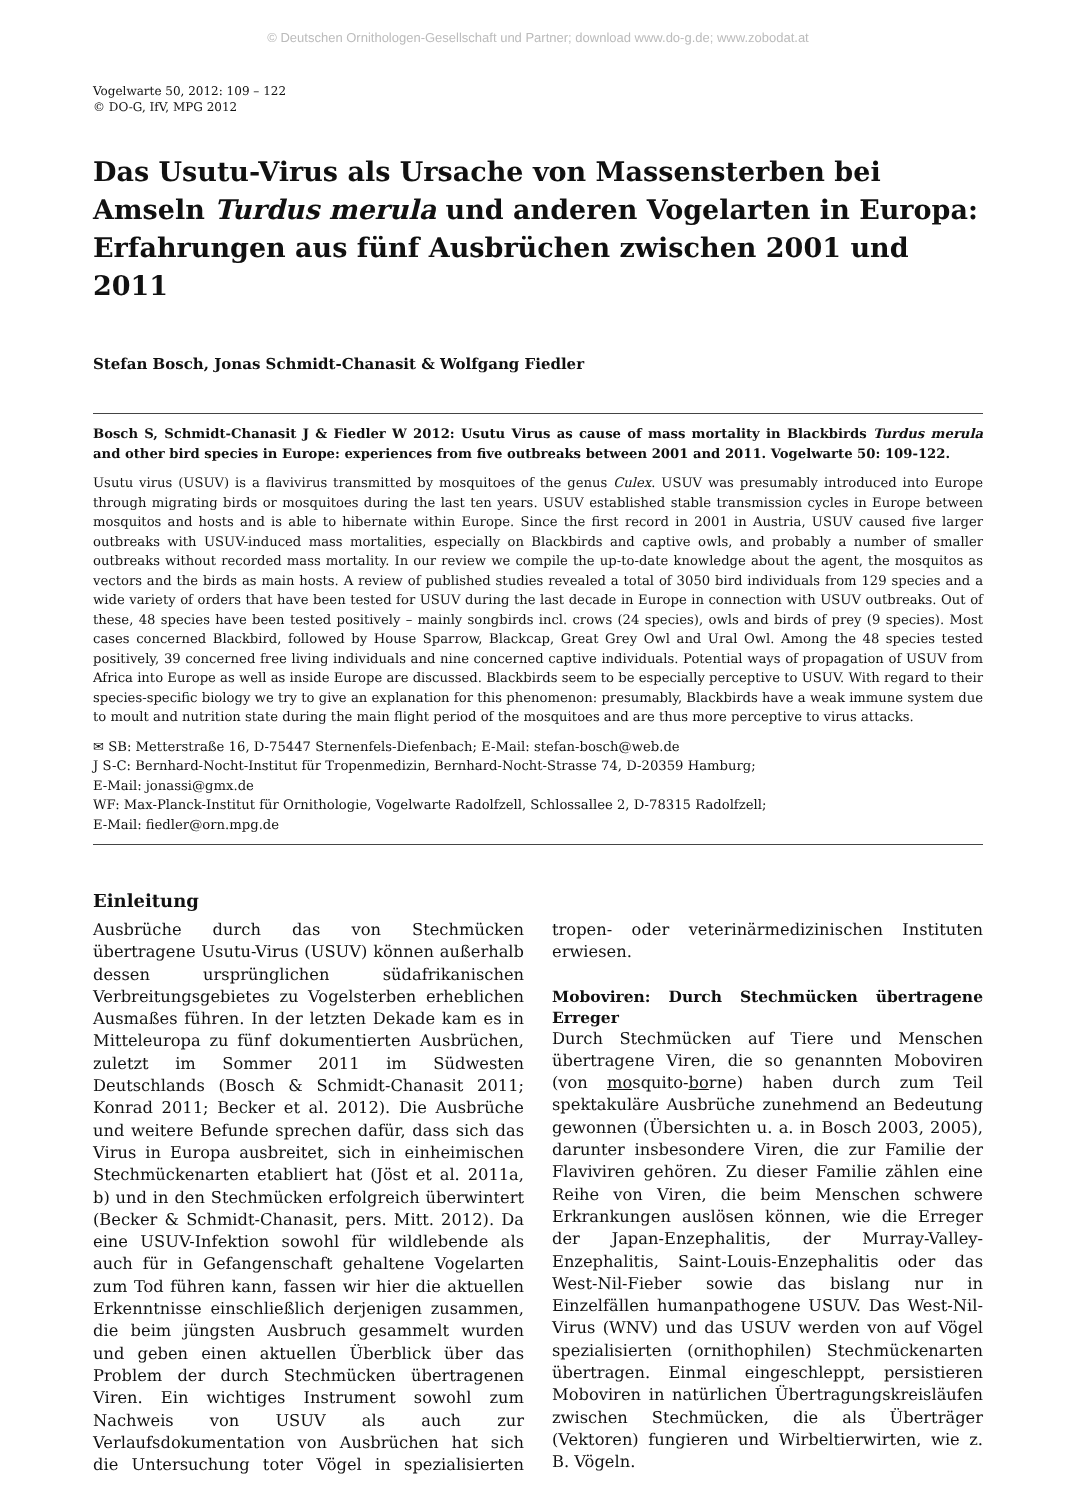© Deutschen Ornithologen-Gesellschaft und Partner; download www.do-g.de; www.zobodat.at
Vogelwarte 50, 2012: 109 – 122
© DO-G, IfV, MPG 2012
Das Usutu-Virus als Ursache von Massensterben bei Amseln Turdus merula und anderen Vogelarten in Europa: Erfahrungen aus fünf Ausbrüchen zwischen 2001 und 2011
Stefan Bosch, Jonas Schmidt-Chanasit & Wolfgang Fiedler
Bosch S, Schmidt-Chanasit J & Fiedler W 2012: Usutu Virus as cause of mass mortality in Blackbirds Turdus merula and other bird species in Europe: experiences from five outbreaks between 2001 and 2011. Vogelwarte 50: 109-122.
Usutu virus (USUV) is a flavivirus transmitted by mosquitoes of the genus Culex. USUV was presumably introduced into Europe through migrating birds or mosquitoes during the last ten years. USUV established stable transmission cycles in Europe between mosquitos and hosts and is able to hibernate within Europe. Since the first record in 2001 in Austria, USUV caused five larger outbreaks with USUV-induced mass mortalities, especially on Blackbirds and captive owls, and probably a number of smaller outbreaks without recorded mass mortality. In our review we compile the up-to-date knowledge about the agent, the mosquitos as vectors and the birds as main hosts. A review of published studies revealed a total of 3050 bird individuals from 129 species and a wide variety of orders that have been tested for USUV during the last decade in Europe in connection with USUV outbreaks. Out of these, 48 species have been tested positively – mainly songbirds incl. crows (24 species), owls and birds of prey (9 species). Most cases concerned Blackbird, followed by House Sparrow, Blackcap, Great Grey Owl and Ural Owl. Among the 48 species tested positively, 39 concerned free living individuals and nine concerned captive individuals. Potential ways of propagation of USUV from Africa into Europe as well as inside Europe are discussed. Blackbirds seem to be especially perceptive to USUV. With regard to their species-specific biology we try to give an explanation for this phenomenon: presumably, Blackbirds have a weak immune system due to moult and nutrition state during the main flight period of the mosquitoes and are thus more perceptive to virus attacks.
✉ SB: Metterstraße 16, D-75447 Sternenfels-Diefenbach; E-Mail: stefan-bosch@web.de
J S-C: Bernhard-Nocht-Institut für Tropenmedizin, Bernhard-Nocht-Strasse 74, D-20359 Hamburg;
E-Mail: jonassi@gmx.de
WF: Max-Planck-Institut für Ornithologie, Vogelwarte Radolfzell, Schlossallee 2, D-78315 Radolfzell;
E-Mail: fiedler@orn.mpg.de
Einleitung
Ausbrüche durch das von Stechmücken übertragene Usutu-Virus (USUV) können außerhalb dessen ursprünglichen südafrikanischen Verbreitungsgebietes zu Vogelsterben erheblichen Ausmaßes führen. In der letzten Dekade kam es in Mitteleuropa zu fünf dokumentierten Ausbrüchen, zuletzt im Sommer 2011 im Südwesten Deutschlands (Bosch & Schmidt-Chanasit 2011; Konrad 2011; Becker et al. 2012). Die Ausbrüche und weitere Befunde sprechen dafür, dass sich das Virus in Europa ausbreitet, sich in einheimischen Stechmückenarten etabliert hat (Jöst et al. 2011a, b) und in den Stechmücken erfolgreich überwintert (Becker & Schmidt-Chanasit, pers. Mitt. 2012). Da eine USUV-Infektion sowohl für wildlebende als auch für in Gefangenschaft gehaltene Vogelarten zum Tod führen kann, fassen wir hier die aktuellen Erkenntnisse einschließlich derjenigen zusammen, die beim jüngsten Ausbruch gesammelt wurden und geben einen aktuellen Überblick über das Problem der durch Stechmücken übertragenen Viren. Ein wichtiges Instrument sowohl zum Nachweis von USUV als auch zur Verlaufsdokumentation von Ausbrüchen hat sich die Untersuchung toter Vögel in spezialisierten tropen- oder veterinärmedizinischen Instituten erwiesen.
Moboviren: Durch Stechmücken übertragene Erreger
Durch Stechmücken auf Tiere und Menschen übertragene Viren, die so genannten Moboviren (von mosquito-borne) haben durch zum Teil spektakuläre Ausbrüche zunehmend an Bedeutung gewonnen (Übersichten u. a. in Bosch 2003, 2005), darunter insbesondere Viren, die zur Familie der Flaviviren gehören. Zu dieser Familie zählen eine Reihe von Viren, die beim Menschen schwere Erkrankungen auslösen können, wie die Erreger der Japan-Enzephalitis, der Murray-Valley-Enzephalitis, Saint-Louis-Enzephalitis oder das West-Nil-Fieber sowie das bislang nur in Einzelfällen humanpathogene USUV. Das West-Nil-Virus (WNV) und das USUV werden von auf Vögel spezialisierten (ornithophilen) Stechmückenarten übertragen. Einmal eingeschleppt, persistieren Moboviren in natürlichen Übertragungskreisläufen zwischen Stechmücken, die als Überträger (Vektoren) fungieren und Wirbeltierwirten, wie z. B. Vögeln.